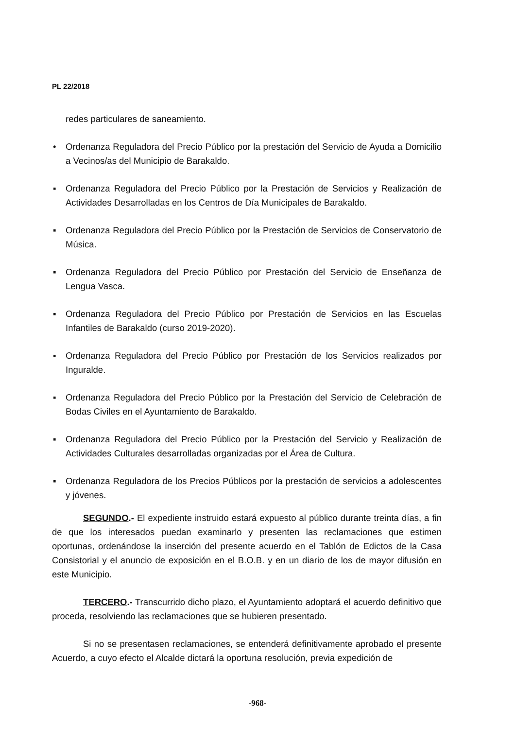PL 22/2018
redes particulares de saneamiento.
• Ordenanza Reguladora del Precio Público por la prestación del Servicio de Ayuda a Domicilio a Vecinos/as del Municipio de Barakaldo.
▪ Ordenanza Reguladora del Precio Público por la Prestación de Servicios y Realización de Actividades Desarrolladas en los Centros de Día Municipales de Barakaldo.
▪ Ordenanza Reguladora del Precio Público por la Prestación de Servicios de Conservatorio de Música.
▪ Ordenanza Reguladora del Precio Público por Prestación del Servicio de Enseñanza de Lengua Vasca.
▪ Ordenanza Reguladora del Precio Público por Prestación de Servicios en las Escuelas Infantiles de Barakaldo (curso 2019-2020).
▪ Ordenanza Reguladora del Precio Público por Prestación de los Servicios realizados por Inguralde.
▪ Ordenanza Reguladora del Precio Público por la Prestación del Servicio de Celebración de Bodas Civiles en el Ayuntamiento de Barakaldo.
▪ Ordenanza Reguladora del Precio Público por la Prestación del Servicio y Realización de Actividades Culturales desarrolladas organizadas por el Área de Cultura.
▪ Ordenanza Reguladora de los Precios Públicos por la prestación de servicios a adolescentes y jóvenes.
SEGUNDO.- El expediente instruido estará expuesto al público durante treinta días, a fin de que los interesados puedan examinarlo y presenten las reclamaciones que estimen oportunas, ordenándose la inserción del presente acuerdo en el Tablón de Edictos de la Casa Consistorial y el anuncio de exposición en el B.O.B. y en un diario de los de mayor difusión en este Municipio.
TERCERO.- Transcurrido dicho plazo, el Ayuntamiento adoptará el acuerdo definitivo que proceda, resolviendo las reclamaciones que se hubieren presentado.
Si no se presentasen reclamaciones, se entenderá definitivamente aprobado el presente Acuerdo, a cuyo efecto el Alcalde dictará la oportuna resolución, previa expedición de
-968-